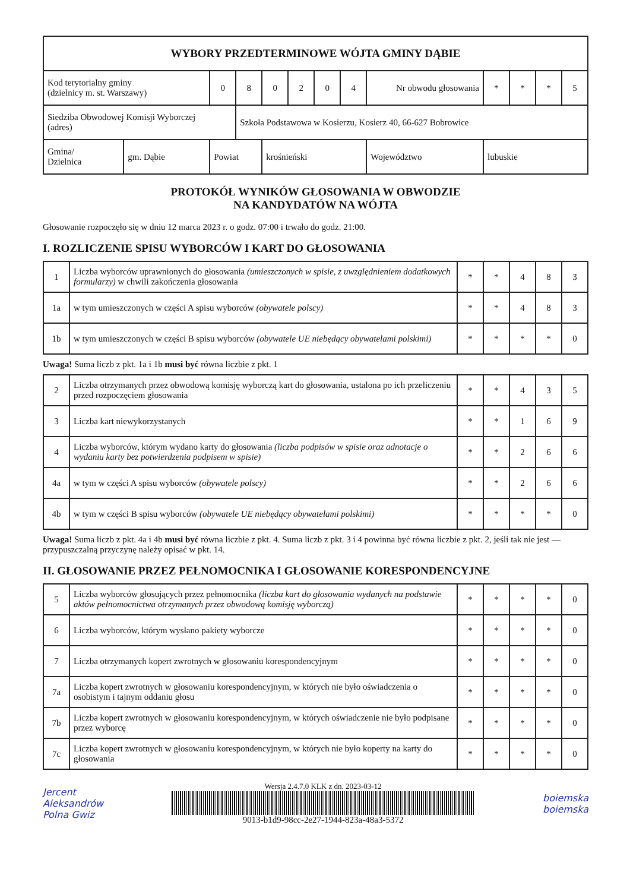| WYBORY PRZEDTERMINOWE WÓJTA GMINY DĄBIE | | | | | | | | | | | | | |
| Kod terytorialny gminy (dzielnicy m. st. Warszawy) | | 0 | 8 | 0 | 2 | 0 | 4 | Nr obwodu głosowania | | * | * | * | 5 |
| Siedziba Obwodowej Komisji Wyborczej (adres) | | | Szkoła Podstawowa w Kosierzu, Kosierz 40, 66-627 Bobrowice | | | | | | | | | | |
| Gmina/ Dzielnica | gm. Dąbie | Powiat | | krośnieński | | | | | Województwo | lubuskie | | | |
PROTOKÓŁ WYNIKÓW GŁOSOWANIA W OBWODZIE
NA KANDYDATÓW NA WÓJTA
Głosowanie rozpoczęło się w dniu 12 marca 2023 r. o godz. 07:00 i trwało do godz. 21:00.
I. ROZLICZENIE SPISU WYBORCÓW I KART DO GŁOSOWANIA
| 1 | Liczba wyborców uprawnionych do głosowania (umieszczonych w spisie, z uwzględnieniem dodatkowych formularzy) w chwili zakończenia głosowania | * | * | 4 | 8 | 3 |
| 1a | w tym umieszczonych w części A spisu wyborców (obywatele polscy) | * | * | 4 | 8 | 3 |
| 1b | w tym umieszczonych w części B spisu wyborców (obywatele UE niebędący obywatelami polskimi) | * | * | * | * | 0 |
Uwaga! Suma liczb z pkt. 1a i 1b musi być równa liczbie z pkt. 1
| 2 | Liczba otrzymanych przez obwodową komisję wyborczą kart do głosowania, ustalona po ich przeliczeniu przed rozpoczęciem głosowania | * | * | 4 | 3 | 5 |
| 3 | Liczba kart niewykorzystanych | * | * | 1 | 6 | 9 |
| 4 | Liczba wyborców, którym wydano karty do głosowania (liczba podpisów w spisie oraz adnotacje o wydaniu karty bez potwierdzenia podpisem w spisie) | * | * | 2 | 6 | 6 |
| 4a | w tym w części A spisu wyborców (obywatele polscy) | * | * | 2 | 6 | 6 |
| 4b | w tym w części B spisu wyborców (obywatele UE niebędący obywatelami polskimi) | * | * | * | * | 0 |
Uwaga! Suma liczb z pkt. 4a i 4b musi być równa liczbie z pkt. 4. Suma liczb z pkt. 3 i 4 powinna być równa liczbie z pkt. 2, jeśli tak nie jest — przypuszczalną przyczynę należy opisać w pkt. 14.
II. GŁOSOWANIE PRZEZ PEŁNOMOCNIKA I GŁOSOWANIE KORESPONDENCYJNE
| 5 | Liczba wyborców głosujących przez pełnomocnika (liczba kart do głosowania wydanych na podstawie aktów pełnomocnictwa otrzymanych przez obwodową komisję wyborczą) | * | * | * | * | 0 |
| 6 | Liczba wyborców, którym wysłano pakiety wyborcze | * | * | * | * | 0 |
| 7 | Liczba otrzymanych kopert zwrotnych w głosowaniu korespondencyjnym | * | * | * | * | 0 |
| 7a | Liczba kopert zwrotnych w głosowaniu korespondencyjnym, w których nie było oświadczenia o osobistym i tajnym oddaniu głosu | * | * | * | * | 0 |
| 7b | Liczba kopert zwrotnych w głosowaniu korespondencyjnym, w których oświadczenie nie było podpisane przez wyborcę | * | * | * | * | 0 |
| 7c | Liczba kopert zwrotnych w głosowaniu korespondencyjnym, w których nie było koperty na karty do głosowania | * | * | * | * | 0 |
Jercent
Aleksandrów
Polna Gwiz
Wersja 2.4.7.0 KLK z dn. 2023-03-12
9013-b1d9-98cc-2e27-1944-823a-48a3-5372
boiemska
boiemska